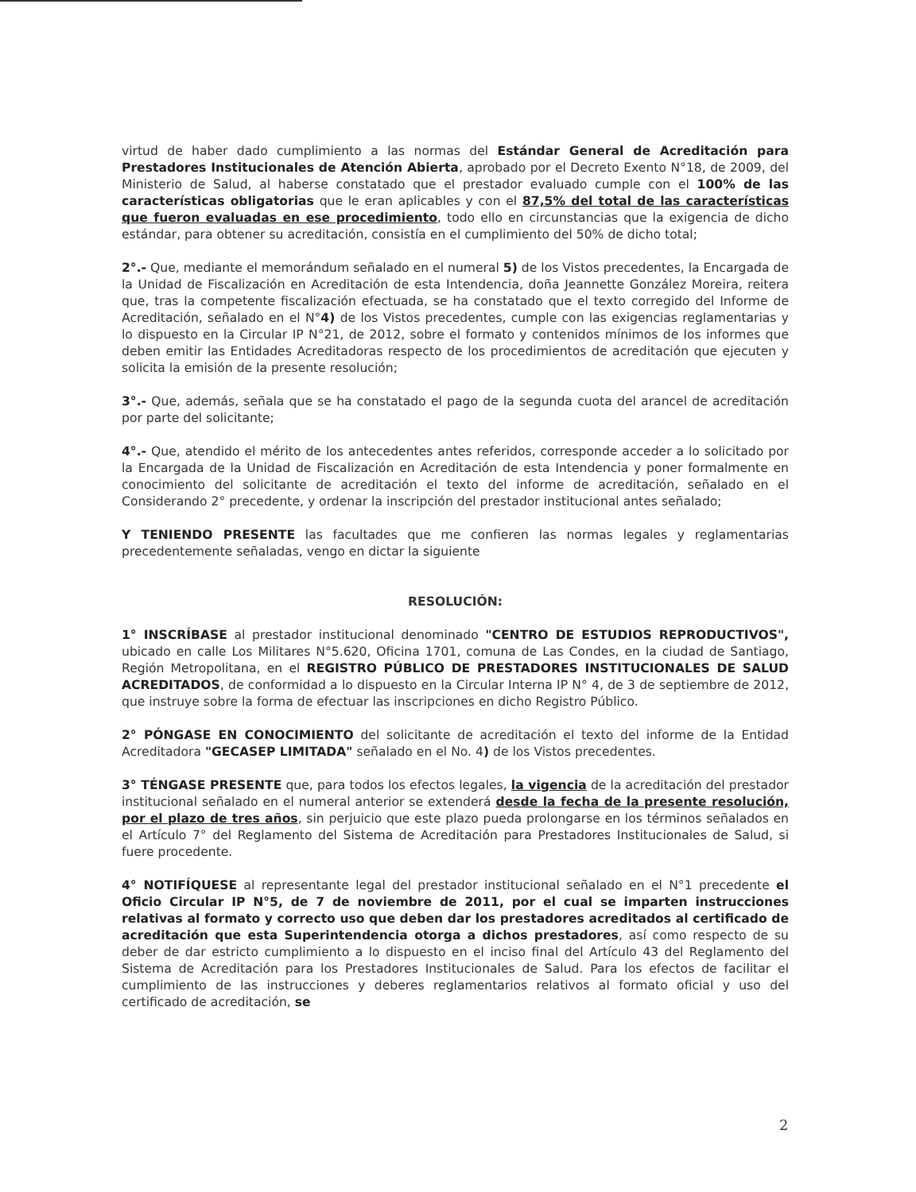virtud de haber dado cumplimiento a las normas del Estándar General de Acreditación para Prestadores Institucionales de Atención Abierta, aprobado por el Decreto Exento N°18, de 2009, del Ministerio de Salud, al haberse constatado que el prestador evaluado cumple con el 100% de las características obligatorias que le eran aplicables y con el 87,5% del total de las características que fueron evaluadas en ese procedimiento, todo ello en circunstancias que la exigencia de dicho estándar, para obtener su acreditación, consistía en el cumplimiento del 50% de dicho total;
2°.- Que, mediante el memorándum señalado en el numeral 5) de los Vistos precedentes, la Encargada de la Unidad de Fiscalización en Acreditación de esta Intendencia, doña Jeannette González Moreira, reitera que, tras la competente fiscalización efectuada, se ha constatado que el texto corregido del Informe de Acreditación, señalado en el N°4) de los Vistos precedentes, cumple con las exigencias reglamentarias y lo dispuesto en la Circular IP N°21, de 2012, sobre el formato y contenidos mínimos de los informes que deben emitir las Entidades Acreditadoras respecto de los procedimientos de acreditación que ejecuten y solicita la emisión de la presente resolución;
3°.- Que, además, señala que se ha constatado el pago de la segunda cuota del arancel de acreditación por parte del solicitante;
4°.- Que, atendido el mérito de los antecedentes antes referidos, corresponde acceder a lo solicitado por la Encargada de la Unidad de Fiscalización en Acreditación de esta Intendencia y poner formalmente en conocimiento del solicitante de acreditación el texto del informe de acreditación, señalado en el Considerando 2° precedente, y ordenar la inscripción del prestador institucional antes señalado;
Y TENIENDO PRESENTE las facultades que me confieren las normas legales y reglamentarias precedentemente señaladas, vengo en dictar la siguiente
RESOLUCIÓN:
1° INSCRÍBASE al prestador institucional denominado "CENTRO DE ESTUDIOS REPRODUCTIVOS", ubicado en calle Los Militares N°5.620, Oficina 1701, comuna de Las Condes, en la ciudad de Santiago, Región Metropolitana, en el REGISTRO PÚBLICO DE PRESTADORES INSTITUCIONALES DE SALUD ACREDITADOS, de conformidad a lo dispuesto en la Circular Interna IP N° 4, de 3 de septiembre de 2012, que instruye sobre la forma de efectuar las inscripciones en dicho Registro Público.
2° PÓNGASE EN CONOCIMIENTO del solicitante de acreditación el texto del informe de la Entidad Acreditadora "GECASEP LIMITADA" señalado en el No. 4) de los Vistos precedentes.
3° TÉNGASE PRESENTE que, para todos los efectos legales, la vigencia de la acreditación del prestador institucional señalado en el numeral anterior se extenderá desde la fecha de la presente resolución, por el plazo de tres años, sin perjuicio que este plazo pueda prolongarse en los términos señalados en el Artículo 7° del Reglamento del Sistema de Acreditación para Prestadores Institucionales de Salud, si fuere procedente.
4° NOTIFÍQUESE al representante legal del prestador institucional señalado en el N°1 precedente el Oficio Circular IP N°5, de 7 de noviembre de 2011, por el cual se imparten instrucciones relativas al formato y correcto uso que deben dar los prestadores acreditados al certificado de acreditación que esta Superintendencia otorga a dichos prestadores, así como respecto de su deber de dar estricto cumplimiento a lo dispuesto en el inciso final del Artículo 43 del Reglamento del Sistema de Acreditación para los Prestadores Institucionales de Salud. Para los efectos de facilitar el cumplimiento de las instrucciones y deberes reglamentarios relativos al formato oficial y uso del certificado de acreditación, se
2